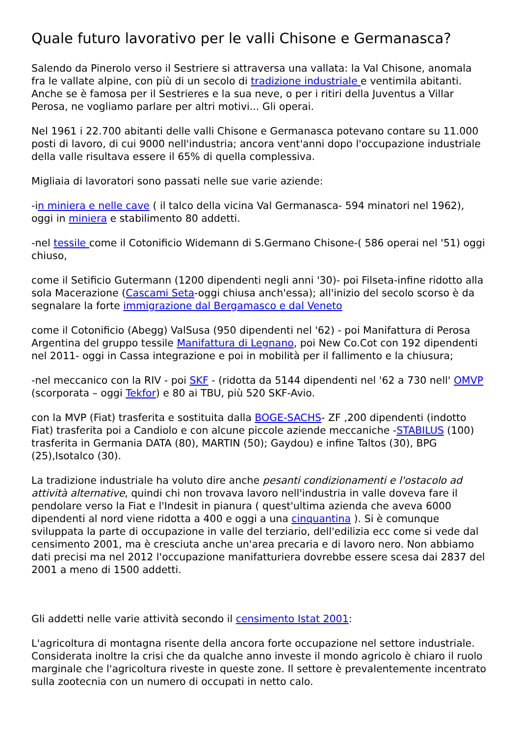Quale futuro lavorativo per le valli Chisone e Germanasca?
Salendo da Pinerolo verso il Sestriere si attraversa una vallata: la Val Chisone, anomala fra le vallate alpine, con più di un secolo di tradizione industriale e ventimila abitanti. Anche se è famosa per il Sestrieres e la sua neve, o per i ritiri della Juventus a Villar Perosa, ne vogliamo parlare per altri motivi... Gli operai.
Nel 1961 i 22.700 abitanti delle valli Chisone e Germanasca potevano contare su 11.000 posti di lavoro, di cui 9000 nell'industria; ancora vent'anni dopo l'occupazione industriale della valle risultava essere il 65% di quella complessiva.
Migliaia di lavoratori sono passati nelle sue varie aziende:
-in miniera e nelle cave ( il talco della vicina Val Germanasca- 594 minatori nel 1962), oggi in miniera e stabilimento 80 addetti.
-nel tessile come il Cotonificio Widemann di S.Germano Chisone-( 586 operai nel '51) oggi chiuso,
come il Setificio Gutermann (1200 dipendenti negli anni '30)- poi Filseta-infine ridotto alla sola Macerazione (Cascami Seta-oggi chiusa anch'essa); all'inizio del secolo scorso è da segnalare la forte immigrazione dal Bergamasco e dal Veneto
come il Cotonificio (Abegg) ValSusa (950 dipendenti nel '62) - poi Manifattura di Perosa Argentina del gruppo tessile Manifattura di Legnano, poi New Co.Cot con 192 dipendenti nel 2011- oggi in Cassa integrazione e poi in mobilità per il fallimento e la chiusura;
-nel meccanico con la RIV - poi SKF - (ridotta da 5144 dipendenti nel '62 a 730 nell' OMVP (scorporata – oggi Tekfor) e 80 ai TBU, più 520 SKF-Avio.
con la MVP (Fiat) trasferita e sostituita dalla BOGE-SACHS- ZF ,200 dipendenti (indotto Fiat) trasferita poi a Candiolo e con alcune piccole aziende meccaniche -STABILUS (100) trasferita in Germania DATA (80), MARTIN (50); Gaydou) e infine Taltos (30), BPG (25),Isotalco (30).
La tradizione industriale ha voluto dire anche pesanti condizionamenti e l'ostacolo ad attività alternative, quindi chi non trovava lavoro nell'industria in valle doveva fare il pendolare verso la Fiat e l'Indesit in pianura ( quest'ultima azienda che aveva 6000 dipendenti al nord viene ridotta a 400 e oggi a una cinquantina ). Si è comunque sviluppata la parte di occupazione in valle del terziario, dell'edilizia ecc come si vede dal censimento 2001, ma è cresciuta anche un'area precaria e di lavoro nero. Non abbiamo dati precisi ma nel 2012 l'occupazione manifatturiera dovrebbe essere scesa dai 2837 del 2001 a meno di 1500 addetti.
Gli addetti nelle varie attività secondo il censimento Istat 2001:
L'agricoltura di montagna risente della ancora forte occupazione nel settore industriale. Considerata inoltre la crisi che da qualche anno investe il mondo agricolo è chiaro il ruolo marginale che l'agricoltura riveste in queste zone. Il settore è prevalentemente incentrato sulla zootecnia con un numero di occupati in netto calo.